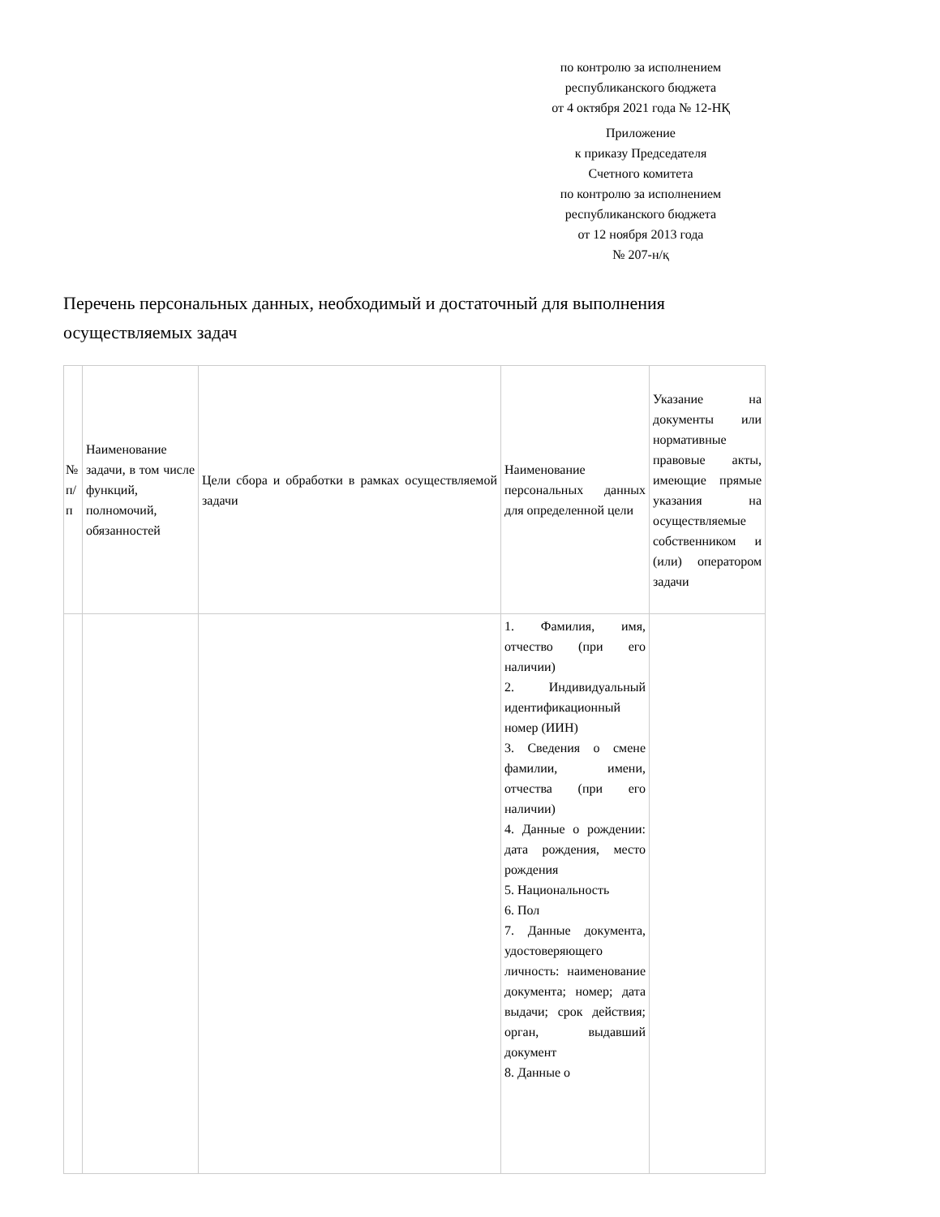по контролю за исполнением
республиканского бюджета
от 4 октября 2021 года № 12-НҚ
Приложение
к приказу Председателя
Счетного комитета
по контролю за исполнением
республиканского бюджета
от 12 ноября 2013 года
№ 207-н/қ
Перечень персональных данных, необходимый и достаточный для выполнения осуществляемых задач
| № п/п | Наименование задачи, в том числе функций, полномочий, обязанностей | Цели сбора и обработки в рамках осуществляемой задачи | Наименование персональных данных для определенной цели | Указание на документы или нормативные правовые акты, имеющие прямые указания на осуществляемые собственником и (или) оператором задачи |
| | | | 1. Фамилия, имя, отчество (при его наличии) 2. Индивидуальный идентификационный номер (ИИН) 3. Сведения о смене фамилии, имени, отчества (при его наличии) 4. Данные о рождении: дата рождения, место рождения 5. Национальность 6. Пол 7. Данные документа, удостоверяющего личность: наименование документа; номер; дата выдачи; срок действия; орган, выдавший документ 8. Данные о | |